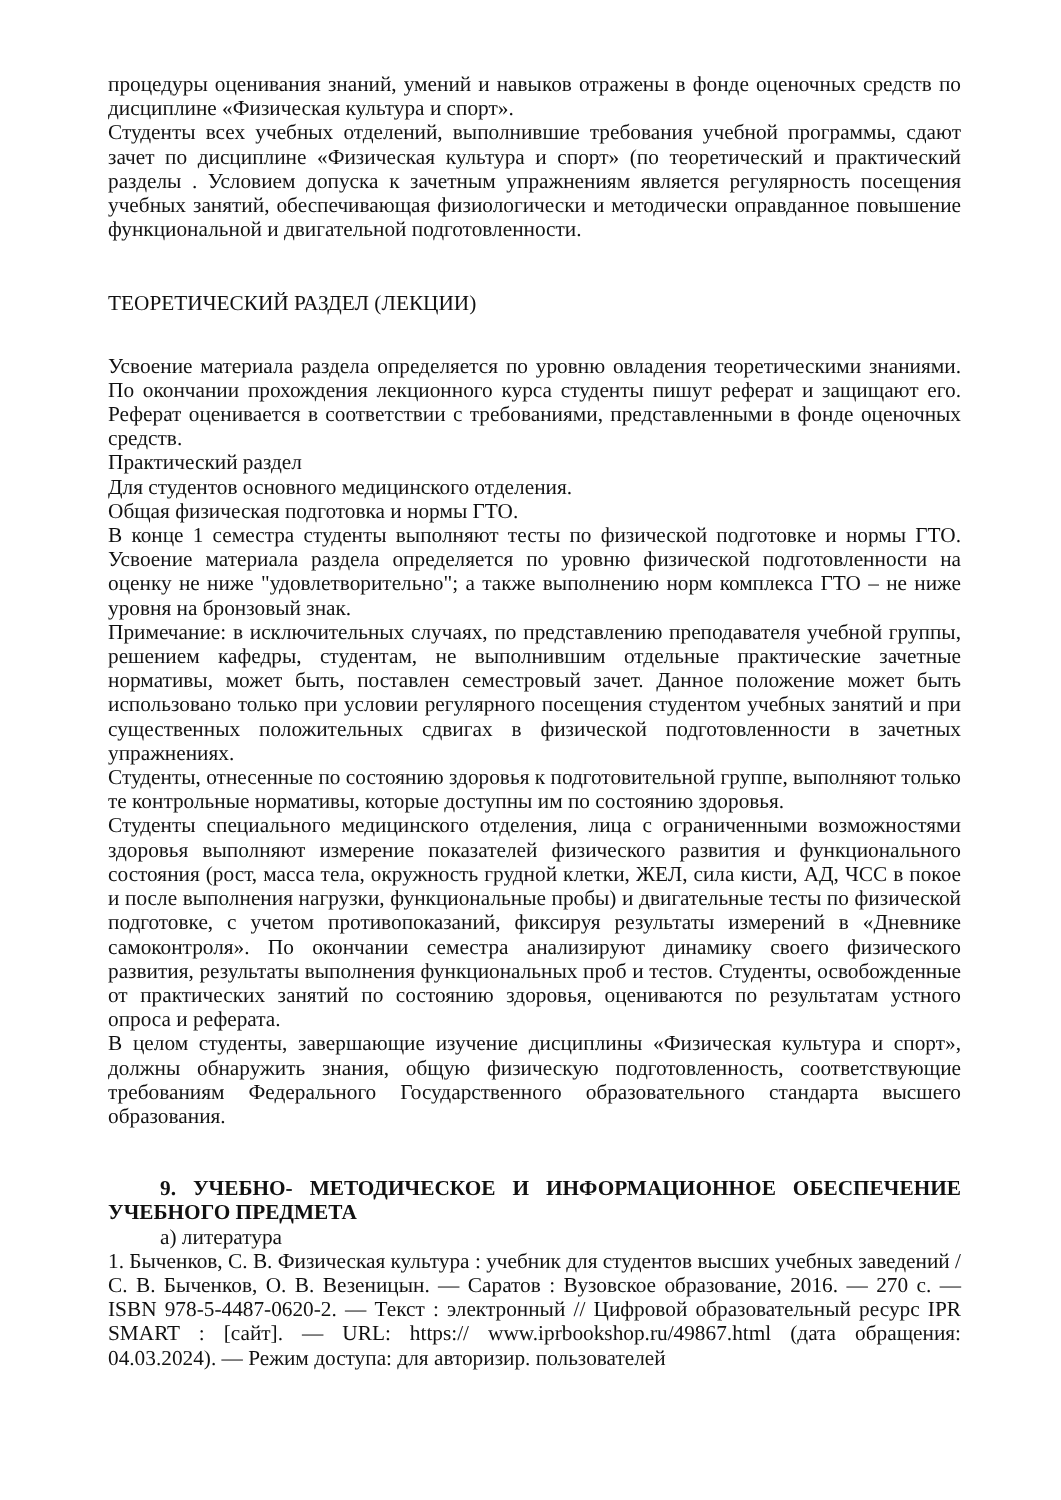процедуры оценивания знаний, умений и навыков отражены в фонде оценочных средств по дисциплине «Физическая культура и спорт».
Студенты всех учебных отделений, выполнившие требования учебной программы, сдают зачет по дисциплине «Физическая культура и спорт» (по теоретический и практический разделы . Условием допуска к зачетным упражнениям является регулярность посещения учебных занятий, обеспечивающая физиологически и методически оправданное повышение функциональной и двигательной подготовленности.
ТЕОРЕТИЧЕСКИЙ РАЗДЕЛ (ЛЕКЦИИ)
Усвоение материала раздела определяется по уровню овладения теоретическими знаниями. По окончании прохождения лекционного курса студенты пишут реферат и защищают его. Реферат оценивается в соответствии с требованиями, представленными в фонде оценочных средств.
Практический раздел
Для студентов основного медицинского отделения.
Общая физическая подготовка и нормы ГТО.
В конце 1 семестра студенты выполняют тесты по физической подготовке и нормы ГТО. Усвоение материала раздела определяется по уровню физической подготовленности на оценку не ниже "удовлетворительно"; а также выполнению норм комплекса ГТО – не ниже уровня на бронзовый знак.
Примечание: в исключительных случаях, по представлению преподавателя учебной группы, решением кафедры, студентам, не выполнившим отдельные практические зачетные нормативы, может быть, поставлен семестровый зачет. Данное положение может быть использовано только при условии регулярного посещения студентом учебных занятий и при существенных положительных сдвигах в физической подготовленности в зачетных упражнениях.
Студенты, отнесенные по состоянию здоровья к подготовительной группе, выполняют только те контрольные нормативы, которые доступны им по состоянию здоровья.
Студенты специального медицинского отделения, лица с ограниченными возможностями здоровья выполняют измерение показателей физического развития и функционального состояния (рост, масса тела, окружность грудной клетки, ЖЕЛ, сила кисти, АД, ЧСС в покое и после выполнения нагрузки, функциональные пробы) и двигательные тесты по физической подготовке, с учетом противопоказаний, фиксируя результаты измерений в «Дневнике самоконтроля». По окончании семестра анализируют динамику своего физического развития, результаты выполнения функциональных проб и тестов. Студенты, освобожденные от практических занятий по состоянию здоровья, оцениваются по результатам устного опроса и реферата.
В целом студенты, завершающие изучение дисциплины «Физическая культура и спорт», должны обнаружить знания, общую физическую подготовленность, соответствующие требованиям Федерального Государственного образовательного стандарта высшего образования.
9. УЧЕБНО- МЕТОДИЧЕСКОЕ И ИНФОРМАЦИОННОЕ ОБЕСПЕЧЕНИЕ УЧЕБНОГО ПРЕДМЕТА
а) литература
1. Быченков, С. В. Физическая культура : учебник для студентов высших учебных заведений / С. В. Быченков, О. В. Везеницын. — Саратов : Вузовское образование, 2016. — 270 c. — ISBN 978-5-4487-0620-2. — Текст : электронный // Цифровой образовательный ресурс IPR SMART : [сайт]. — URL: https:// www.iprbookshop.ru/49867.html (дата обращения: 04.03.2024). — Режим доступа: для авторизир. пользователей